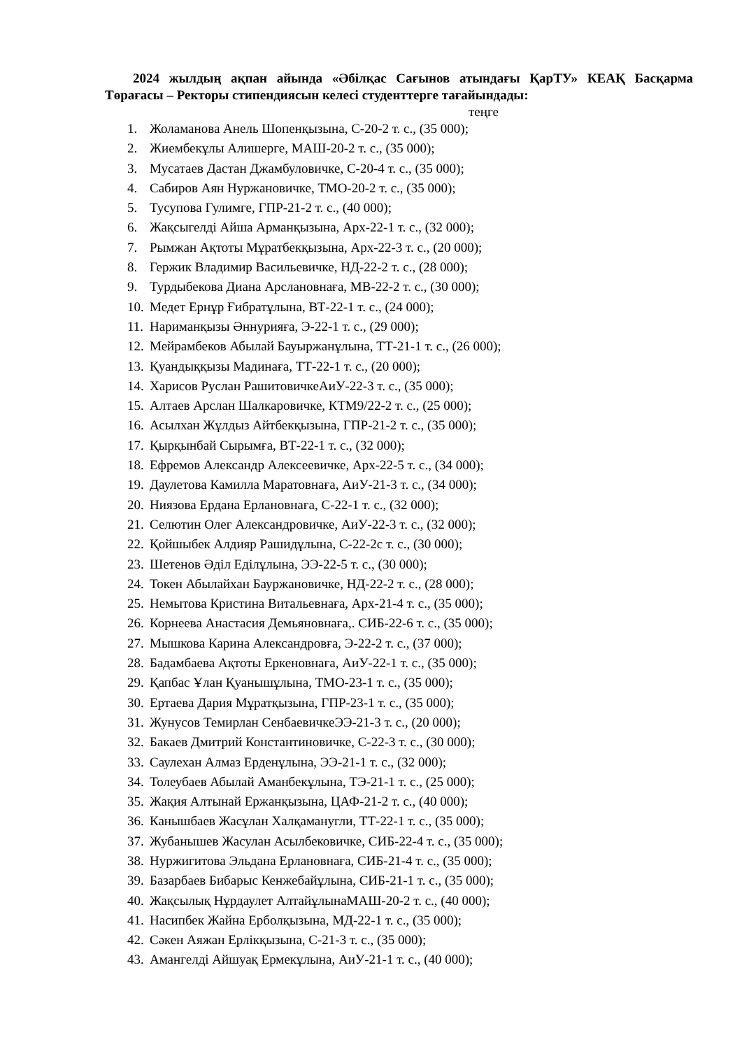2024 жылдың ақпан айында «Әбілқас Сағынов атындағы ҚарТУ» КЕАҚ Басқарма Төрағасы – Ректоры стипендиясын келесі студенттерге тағайындады:
теңге
1. Жоламанова Анель Шопенқызына, С-20-2 т. с., (35 000);
2. Жиембекұлы Алишерге, МАШ-20-2 т. с., (35 000);
3. Мусатаев Дастан Джамбуловичке, С-20-4 т. с., (35 000);
4. Сабиров Аян Нуржановичке, ТМО-20-2 т. с., (35 000);
5. Тусупова Гулимге, ГПР-21-2 т. с., (40 000);
6. Жақсыгелді Айша Арманқызына, Арх-22-1 т. с., (32 000);
7. Рымжан Ақтоты Мұратбекқызына, Арх-22-3 т. с., (20 000);
8. Гержик Владимир Васильевичке, НД-22-2 т. с., (28 000);
9. Турдыбекова Диана Арслановнаға, МВ-22-2 т. с., (30 000);
10. Медет Ернұр Ғибратұлына, ВТ-22-1 т. с., (24 000);
11. Нариманқызы Әннурияға, Э-22-1 т. с., (29 000);
12. Мейрамбеков Абылай Бауыржанұлына, ТТ-21-1 т. с., (26 000);
13. Қуандыққызы Мадинаға, ТТ-22-1 т. с., (20 000);
14. Харисов Руслан РашитовичкеАиУ-22-3 т. с., (35 000);
15. Алтаев Арслан Шалкаровичке, КТМ9/22-2 т. с., (25 000);
16. Асылхан Жұлдыз Айтбекқызына, ГПР-21-2 т. с., (35 000);
17. Қырқынбай Сырымға, ВТ-22-1 т. с., (32 000);
18. Ефремов Александр Алексеевичке, Арх-22-5 т. с., (34 000);
19. Даулетова Камилла Маратовнаға, АиУ-21-3 т. с., (34 000);
20. Ниязова Ердана Ерлановнаға, С-22-1 т. с., (32 000);
21. Селютин Олег Александровичке, АиУ-22-3 т. с., (32 000);
22. Қойшыбек Алдияр Рашидұлына, С-22-2с т. с., (30 000);
23. Шетенов Әділ Еділұлына, ЭЭ-22-5 т. с., (30 000);
24. Токен Абылайхан Бауржановичке, НД-22-2 т. с., (28 000);
25. Немытова Кристина Витальевнаға, Арх-21-4 т. с., (35 000);
26. Корнеева Анастасия Демьяновнаға,. СИБ-22-6 т. с., (35 000);
27. Мышкова Карина Александровға, Э-22-2 т. с., (37 000);
28. Бадамбаева Ақтоты Еркеновнаға, АиУ-22-1 т. с., (35 000);
29. Қапбас Ұлан Қуанышұлына, ТМО-23-1 т. с., (35 000);
30. Ертаева Дария Мұратқызына, ГПР-23-1 т. с., (35 000);
31. Жунусов Темирлан СенбаевичкеЭЭ-21-3 т. с., (20 000);
32. Бакаев Дмитрий Константиновичке, С-22-3 т. с., (30 000);
33. Саулехан Алмаз Ерденұлына, ЭЭ-21-1 т. с., (32 000);
34. Толеубаев Абылай Аманбекұлына, ТЭ-21-1 т. с., (25 000);
35. Жақия Алтынай Ержанқызына, ЦАФ-21-2 т. с., (40 000);
36. Канышбаев Жасұлан Халқаманугли, ТТ-22-1 т. с., (35 000);
37. Жубанышев Жасулан Асылбековичке, СИБ-22-4 т. с., (35 000);
38. Нуржигитова Эльдана Ерлановнаға, СИБ-21-4 т. с., (35 000);
39. Базарбаев Бибарыс Кенжебайұлына, СИБ-21-1 т. с., (35 000);
40. Жақсылық Нұрдаулет АлтайұлынаМАШ-20-2 т. с., (40 000);
41. Насипбек Жайна Ерболқызына, МД-22-1 т. с., (35 000);
42. Сәкен Аяжан Ерлікқызына, С-21-3 т. с., (35 000);
43. Амангелді Айшуақ Ермекұлына, АиУ-21-1 т. с., (40 000);